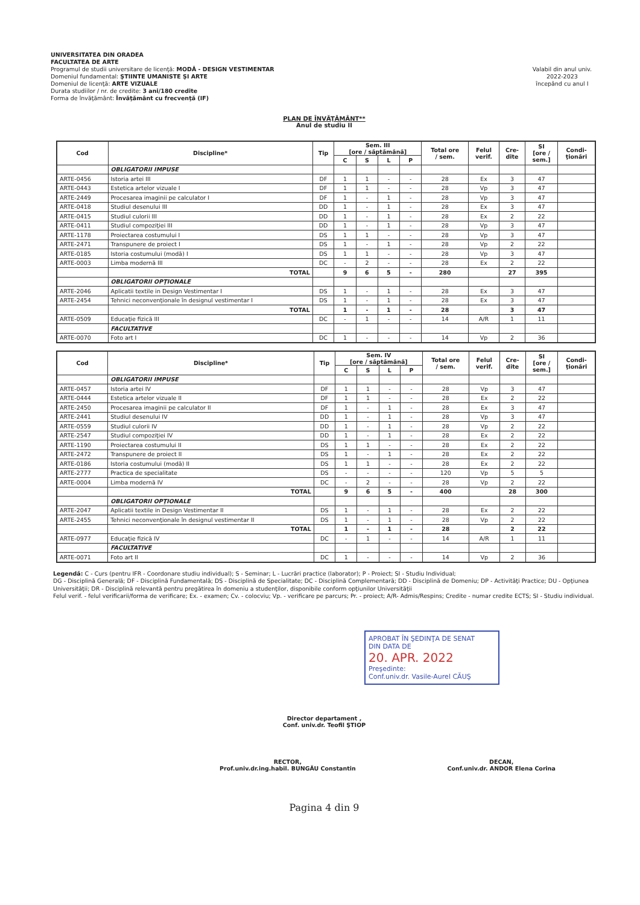UNIVERSITATEA DIN ORADEA
FACULTATEA DE ARTE
Programul de studii universitare de licenţă: MODĂ - DESIGN VESTIMENTAR
Domeniul fundamental: ŞTIINTE UMANISTE ŞI ARTE
Domeniul de licenţă: ARTE VIZUALE
Durata studiilor / nr. de credite: 3 ani/180 credite
Forma de învăţământ: Învăţământ cu frecvenţă (IF)
Valabil din anul univ.
2022-2023
începând cu anul I
PLAN DE ÎNVĂŢĂMÂNT**
Anul de studiu II
| Cod | Discipline* | Tip | Sem. III [ore / săptămână] | | | | Total ore / sem. | Felul verif. | Cre- dite | SI [ore / sem.] | Condi- ţionări |
| --- | --- | --- | --- | --- | --- | --- | --- | --- | --- | --- | --- |
| | | | C | S | L | P | | | | | |
| | OBLIGATORII IMPUSE | | | | | | | | | | |
| ARTE-0456 | Istoria artei III | DF | 1 | 1 | - | - | 28 | Ex | 3 | 47 | |
| ARTE-0443 | Estetica artelor vizuale I | DF | 1 | 1 | - | - | 28 | Vp | 3 | 47 | |
| ARTE-2449 | Procesarea imaginii pe calculator I | DF | 1 | - | 1 | - | 28 | Vp | 3 | 47 | |
| ARTE-0418 | Studiul desenului III | DD | 1 | - | 1 | - | 28 | Ex | 3 | 47 | |
| ARTE-0415 | Studiul culorii III | DD | 1 | - | 1 | - | 28 | Ex | 2 | 22 | |
| ARTE-0411 | Studiul compoziţiei III | DD | 1 | - | 1 | - | 28 | Vp | 3 | 47 | |
| ARTE-1178 | Proiectarea costumului I | DS | 1 | 1 | - | - | 28 | Vp | 3 | 47 | |
| ARTE-2471 | Transpunere de proiect I | DS | 1 | - | 1 | - | 28 | Vp | 2 | 22 | |
| ARTE-0185 | Istoria costumului (modă) I | DS | 1 | 1 | - | - | 28 | Vp | 3 | 47 | |
| ARTE-0003 | Limba modernă III | DC | - | 2 | - | - | 28 | Ex | 2 | 22 | |
| | TOTAL | | 9 | 6 | 5 | - | 280 | | 27 | 395 | |
| | OBLIGATORII OPŢIONALE | | | | | | | | | | |
| ARTE-2046 | Aplicatii textile in Design Vestimentar I | DS | 1 | - | 1 | - | 28 | Ex | 3 | 47 | |
| ARTE-2454 | Tehnici neconvenţionale în designul vestimentar I | DS | 1 | - | 1 | - | 28 | Ex | 3 | 47 | |
| | TOTAL | | 1 | - | 1 | - | 28 | | 3 | 47 | |
| ARTE-0509 | Educaţie fizică III | DC | - | 1 | - | - | 14 | A/R | 1 | 11 | |
| | FACULTATIVE | | | | | | | | | | |
| ARTE-0070 | Foto art I | DC | 1 | - | - | - | 14 | Vp | 2 | 36 | |
| Cod | Discipline* | Tip | Sem. IV [ore / săptămână] | | | | Total ore / sem. | Felul verif. | Cre- dite | SI [ore / sem.] | Condi- ţionări |
| --- | --- | --- | --- | --- | --- | --- | --- | --- | --- | --- | --- |
| | | | C | S | L | P | | | | | |
| | OBLIGATORII IMPUSE | | | | | | | | | | |
| ARTE-0457 | Istoria artei IV | DF | 1 | 1 | - | - | 28 | Vp | 3 | 47 | |
| ARTE-0444 | Estetica artelor vizuale II | DF | 1 | 1 | - | - | 28 | Ex | 2 | 22 | |
| ARTE-2450 | Procesarea imaginii pe calculator II | DF | 1 | - | 1 | - | 28 | Ex | 3 | 47 | |
| ARTE-2441 | Studiul desenului IV | DD | 1 | - | 1 | - | 28 | Vp | 3 | 47 | |
| ARTE-0559 | Studiul culorii IV | DD | 1 | - | 1 | - | 28 | Vp | 2 | 22 | |
| ARTE-2547 | Studiul compoziţiei IV | DD | 1 | - | 1 | - | 28 | Ex | 2 | 22 | |
| ARTE-1190 | Proiectarea costumului II | DS | 1 | 1 | - | - | 28 | Ex | 2 | 22 | |
| ARTE-2472 | Transpunere de proiect II | DS | 1 | - | 1 | - | 28 | Ex | 2 | 22 | |
| ARTE-0186 | Istoria costumului (modă) II | DS | 1 | 1 | - | - | 28 | Ex | 2 | 22 | |
| ARTE-2777 | Practica de specialitate | DS | - | - | - | - | 120 | Vp | 5 | 5 | |
| ARTE-0004 | Limba modernă IV | DC | - | 2 | - | - | 28 | Vp | 2 | 22 | |
| | TOTAL | | 9 | 6 | 5 | - | 400 | | 28 | 300 | |
| | OBLIGATORII OPŢIONALE | | | | | | | | | | |
| ARTE-2047 | Aplicatii textile in Design Vestimentar II | DS | 1 | - | 1 | - | 28 | Ex | 2 | 22 | |
| ARTE-2455 | Tehnici neconvenţionale în designul vestimentar II | DS | 1 | - | 1 | - | 28 | Vp | 2 | 22 | |
| | TOTAL | | 1 | - | 1 | - | 28 | | 2 | 22 | |
| ARTE-0977 | Educaţie fizică IV | DC | - | 1 | - | - | 14 | A/R | 1 | 11 | |
| | FACULTATIVE | | | | | | | | | | |
| ARTE-0071 | Foto art II | DC | 1 | - | - | - | 14 | Vp | 2 | 36 | |
Legendă: C - Curs (pentru IFR - Coordonare studiu individual); S - Seminar; L - Lucrări practice (laborator); P - Proiect; SI - Studiu Individual;
DG - Disciplină Generală; DF - Disciplină Fundamentală; DS - Disciplină de Specialitate; DC - Disciplină Complementară; DD - Disciplină de Domeniu; DP - Activităţi Practice; DU - Opţiunea Universităţii; DR - Disciplină relevantă pentru pregătirea în domeniu a studenţilor, disponibile conform opţiunilor Universităţii
Felul verif. - felul verificarii/forma de verificare; Ex. - examen; Cv. - colocviu; Vp. - verificare pe parcurs; Pr. - proiect; A/R- Admis/Respins; Credite - numar credite ECTS; SI - Studiu individual.
APROBAT ÎN ŞEDINŢA DE SENAT
DIN DATA DE
20. APR. 2022
Preşedinte:
Conf.univ.dr. Vasile-Aurel CĂUŞ
Director departament ,
Conf. univ.dr. Teofil ŞTIOP
RECTOR,
Prof.univ.dr.ing.habil. BUNGĂU Constantin
DECAN,
Conf.univ.dr. ANDOR Elena Corina
Pagina 4 din 9